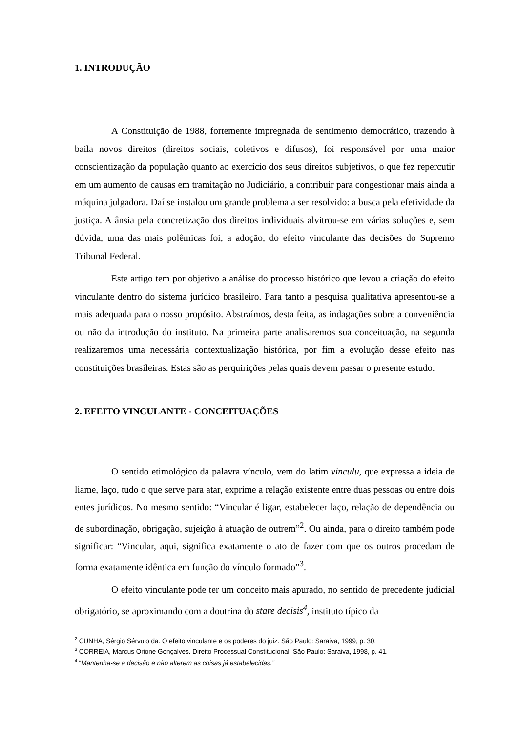1. INTRODUÇÃO
A Constituição de 1988, fortemente impregnada de sentimento democrático, trazendo à baila novos direitos (direitos sociais, coletivos e difusos), foi responsável por uma maior conscientização da população quanto ao exercício dos seus direitos subjetivos, o que fez repercutir em um aumento de causas em tramitação no Judiciário, a contribuir para congestionar mais ainda a máquina julgadora. Daí se instalou um grande problema a ser resolvido: a busca pela efetividade da justiça. A ânsia pela concretização dos direitos individuais alvitrou-se em várias soluções e, sem dúvida, uma das mais polêmicas foi, a adoção, do efeito vinculante das decisões do Supremo Tribunal Federal.
Este artigo tem por objetivo a análise do processo histórico que levou a criação do efeito vinculante dentro do sistema jurídico brasileiro. Para tanto a pesquisa qualitativa apresentou-se a mais adequada para o nosso propósito. Abstraímos, desta feita, as indagações sobre a conveniência ou não da introdução do instituto. Na primeira parte analisaremos sua conceituação, na segunda realizaremos uma necessária contextualização histórica, por fim a evolução desse efeito nas constituições brasileiras. Estas são as perquirições pelas quais devem passar o presente estudo.
2. EFEITO VINCULANTE - CONCEITUAÇÕES
O sentido etimológico da palavra vínculo, vem do latim vinculu, que expressa a ideia de liame, laço, tudo o que serve para atar, exprime a relação existente entre duas pessoas ou entre dois entes jurídicos. No mesmo sentido: “Vincular é ligar, estabelecer laço, relação de dependência ou de subordinação, obrigação, sujeição à atuação de outrem”<sup>2</sup>. Ou ainda, para o direito também pode significar: “Vincular, aqui, significa exatamente o ato de fazer com que os outros procedam de forma exatamente idêntica em função do vínculo formado”<sup>3</sup>.
O efeito vinculante pode ter um conceito mais apurado, no sentido de precedente judicial obrigatório, se aproximando com a doutrina do stare decisis<sup>4</sup>, instituto típico da
<sup>2</sup> CUNHA, Sérgio Sérvulo da. O efeito vinculante e os poderes do juiz. São Paulo: Saraiva, 1999, p. 30.
<sup>3</sup> CORREIA, Marcus Orione Gonçalves. Direito Processual Constitucional. São Paulo: Saraiva, 1998, p. 41.
<sup>4</sup> “Mantenha-se a decisão e não alterem as coisas já estabelecidas.”